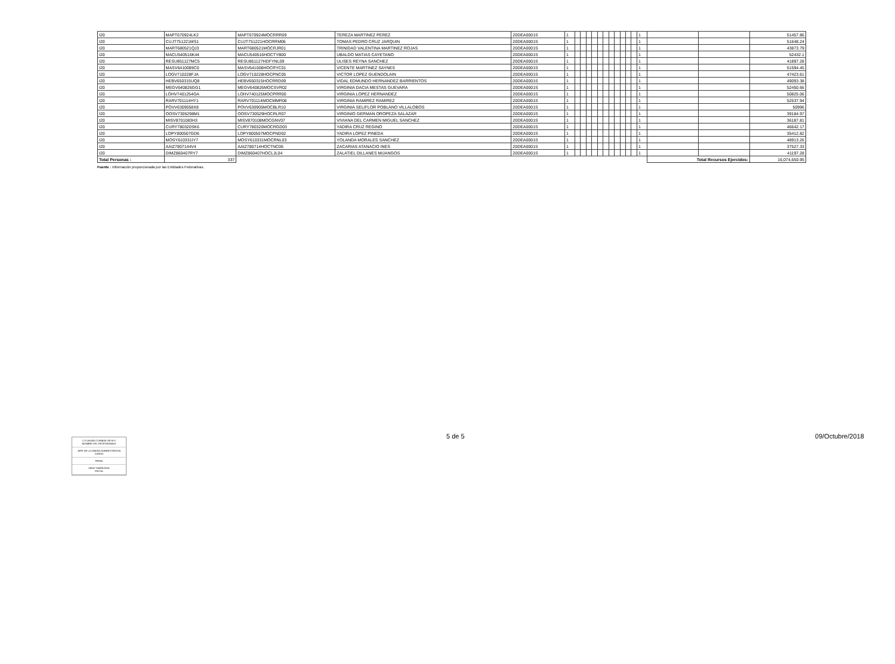| I20 | MAPT670924LK2 | MAPT670924MOCRRR09 | TEREZA MARTINEZ PEREZ | 20DEA0001S | 1 | | | | | | | | | | | | 1 | | | 51457.86 |
| I20 | CUJT751221MS1 | CUJT751221HOCRRM06 | TOMAS PEDRO CRUZ JARQUIN | 20DEA0001S | 1 | | | | | | | | | | | | 1 | | | 51648.24 |
| I20 | MART680521QJ3 | MART680521MOCRJR01 | TRINIDAD VALENTINA MARTINEZ ROJAS | 20DEA0001S | 1 | | | | | | | | | | | | 1 | | | 43873.79 |
| I20 | MACU540516K44 | MACU540516HOCTYB00 | UBALDO MATIAS CAYETANO | 20DEA0001S | 1 | | | | | | | | | | | | 1 | | | 52432.1 |
| I20 | RESU851127MC5 | RESU851127HDFYNL09 | ULISES REYNA SANCHEZ | 20DEA0001S | 1 | | | | | | | | | | | | 1 | | | 41897.28 |
| I20 | MASV6410089C0 | MASV641008HOCRYC01 | VICENTE MARTINEZ SAYNES | 20DEA0001S | 1 | | | | | | | | | | | | 1 | | | 51594.45 |
| I20 | LOGV710228FJA | LOGV710228HOCPNC05 | VICTOR LOPEZ GUENDOLAIN | 20DEA0001S | 1 | | | | | | | | | | | | 1 | | | 47423.61 |
| I20 | HEBV650315UQ8 | HEBV650315HOCRRD09 | VIDAL EDMUNDO HERNANDEZ BARRIENTOS | 20DEA0001S | 1 | | | | | | | | | | | | 1 | | | 49093.38 |
| I20 | MEGV640826GG1 | MEGV640826MOCSVR02 | VIRGINIA DACIA MESTAS GUEVARA | 20DEA0001S | 1 | | | | | | | | | | | | 1 | | | 52450.66 |
| I20 | LOHV7401254GA | LOHV740125MOCPRR00 | VIRGINIA LOPEZ HERNANDEZ | 20DEA0001S | 1 | | | | | | | | | | | | 1 | | | 50825.06 |
| I20 | RARV701114HY1 | RARV701114MOCMMR06 | VIRGINIA RAMIREZ RAMIREZ | 20DEA0001S | 1 | | | | | | | | | | | | 1 | | | 52537.94 |
| I20 | POVV6309058X8 | POVV630905MOCBLR10 | VIRGINIA SELIFLOR POBLANO VILLALOBOS | 20DEA0001S | 1 | | | | | | | | | | | | 1 | | | 50996 |
| I20 | OOSV7305298M1 | OOSV730529HOCRLR07 | VIRGINIO GERMAN OROPEZA SALAZAR | 20DEA0001S | 1 | | | | | | | | | | | | 1 | | | 39184.97 |
| I20 | MISV8701083H3 | MISV870108MOCGNV07 | VIVIANA DEL CARMEN MIGUEL SANCHEZ | 20DEA0001S | 1 | | | | | | | | | | | | 1 | | | 36187.81 |
| I20 | CURY780320SK6 | CURY780320MOCRGD03 | YADIRA CRUZ REGINO | 20DEA0001S | 1 | | | | | | | | | | | | 1 | | | 46642.17 |
| I20 | LOPY800507GD6 | LOPY800507MOCPND02 | YADIRA LOPEZ PINEDA | 20DEA0001S | 1 | | | | | | | | | | | | 1 | | | 35412.82 |
| I20 | MOSY610331IY7 | MOSY610331MOCRNL03 | YOLANDA MORALES SANCHEZ | 20DEA0001S | 1 | | | | | | | | | | | | 1 | | | 48913.26 |
| I20 | AAIZ7807144V4 | AAIZ780714HOCTNC06 | ZACARIAS ATANACIO INES | 20DEA0001S | 1 | | | | | | | | | | | | 1 | | | 37527.33 |
| I20 | DIMZ860407RY7 | DIMZ860407HOCLJL04 | ZALATIEL DILLANES MIJANGOS | 20DEA0001S | 1 | | | | | | | | | | | | 1 | | | 41197.28 |
| Total Personas : | 337 | | | | | | | | | | | | | | | | | Total Recursos Ejercidos: | | 16,074,650.95 |
Fuente : Información proporcionada por las Entidades Federativas.
C.P.JAVIER ITURBIDE REYES
NOMBRE DEL RESPONSABLE
JEFE DE LA UNIDAD ADMINISTRATIVA
CARGO
FIRMA
09/OCTUBRE/2018
FECHA
5 de 5 09/Octubre/2018